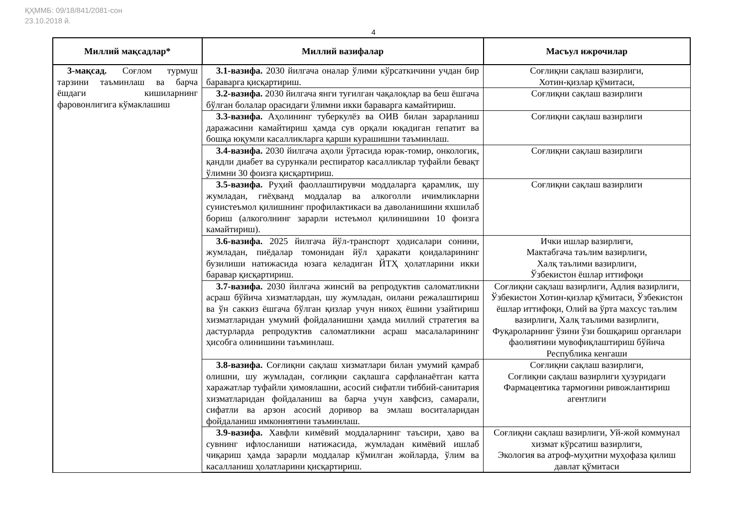ҚҲММБ: 09/18/841/2081-сон
23.10.2018 й.
4
| Миллий мақсадлар* | Миллий вазифалар | Масъул ижрочилар |
| --- | --- | --- |
| 3-мақсад. Соғлом турмуш тарзини таъминлаш ва барча ёшдаги кишиларнинг фаровонлигига кўмаклашиш | 3.1-вазифа. 2030 йилгача оналар ўлими кўрсаткичини учдан бир бараварга қисқартириш. | Соғлиқни сақлаш вазирлиги, Хотин-қизлар қўмитаси, |
| | 3.2-вазифа. 2030 йилгача янги туғилган чақалоқлар ва беш ёшгача бўлган болалар орасидаги ўлимни икки бараварга камайтириш. | Соғлиқни сақлаш вазирлиги |
| | 3.3-вазифа. Аҳолининг туберкулёз ва ОИВ билан зарарланиш даражасини камайтириш ҳамда сув орқали юқадиган гепатит ва бошқа юқумли касалликларга қарши курашишни таъминлаш. | Соғлиқни сақлаш вазирлиги |
| | 3.4-вазифа. 2030 йилгача аҳоли ўртасида юрак-томир, онкологик, қандли диабет ва сурункали респиратор касалликлар туфайли бевақт ўлимни 30 фоизга қисқартириш. | Соғлиқни сақлаш вазирлиги |
| | 3.5-вазифа. Руҳий фаоллаштирувчи моддаларга қарамлик, шу жумладан, гиёҳванд моддалар ва алкоголли ичимликларни суиистеъмол қилишнинг профилактикаси ва даволанишини яхшилаб бориш (алкоголнинг зарарли истеъмол қилинишини 10 фоизга камайтириш). | Соғлиқни сақлаш вазирлиги |
| | 3.6-вазифа. 2025 йилгача йўл-транспорт ҳодисалари сонини, жумладан, пиёдалар томонидан йўл ҳаракати қоидаларининг бузилиши натижасида юзага келадиган ЙТҲ ҳолатларини икки баравар қисқартириш. | Ички ишлар вазирлиги, Мактабгача таълим вазирлиги, Халқ таълими вазирлиги, Ўзбекистон ёшлар иттифоқи |
| | 3.7-вазифа. 2030 йилгача жинсий ва репродуктив саломатликни асраш бўйича хизматлардан, шу жумладан, оилани режалаштириш ва ўн саккиз ёшгача бўлган қизлар учун никоҳ ёшини узайтириш хизматларидан умумий фойдаланишни ҳамда миллий стратегия ва дастурларда репродуктив саломатликни асраш масалаларининг ҳисобга олинишини таъминлаш. | Соғлиқни сақлаш вазирлиги, Адлия вазирлиги, Ўзбекистон Хотин-қизлар қўмитаси, Ўзбекистон ёшлар иттифоқи, Олий ва ўрта махсус таълим вазирлиги, Халқ таълими вазирлиги, Фуқароларнинг ўзини ўзи бошқариш органлари фаолиятини мувофиқлаштириш бўйича Республика кенгаши |
| | 3.8-вазифа. Соғлиқни сақлаш хизматлари билан умумий қамраб олишни, шу жумладан, соғлиқни сақлашга сарфланаётган катта харажатлар туфайли ҳимоялашни, асосий сифатли тиббий-санитария хизматларидан фойдаланиш ва барча учун хавфсиз, самарали, сифатли ва арзон асосий доривор ва эмлаш воситаларидан фойдаланиш имкониятини таъминлаш. | Соғлиқни сақлаш вазирлиги, Соғлиқни сақлаш вазирлиги ҳузуридаги Фармацевтика тармоғини ривожлантириш агентлиги |
| | 3.9-вазифа. Хавфли кимёвий моддаларнинг таъсири, ҳаво ва сувнинг ифлосланиши натижасида, жумладан кимёвий ишлаб чиқариш ҳамда зарарли моддалар кўмилган жойларда, ўлим ва касалланиш ҳолатларини қисқартириш. | Соғлиқни сақлаш вазирлиги, Уй-жой коммунал хизмат кўрсатиш вазирлиги, Экология ва атроф-муҳитни муҳофаза қилиш давлат қўмитаси |